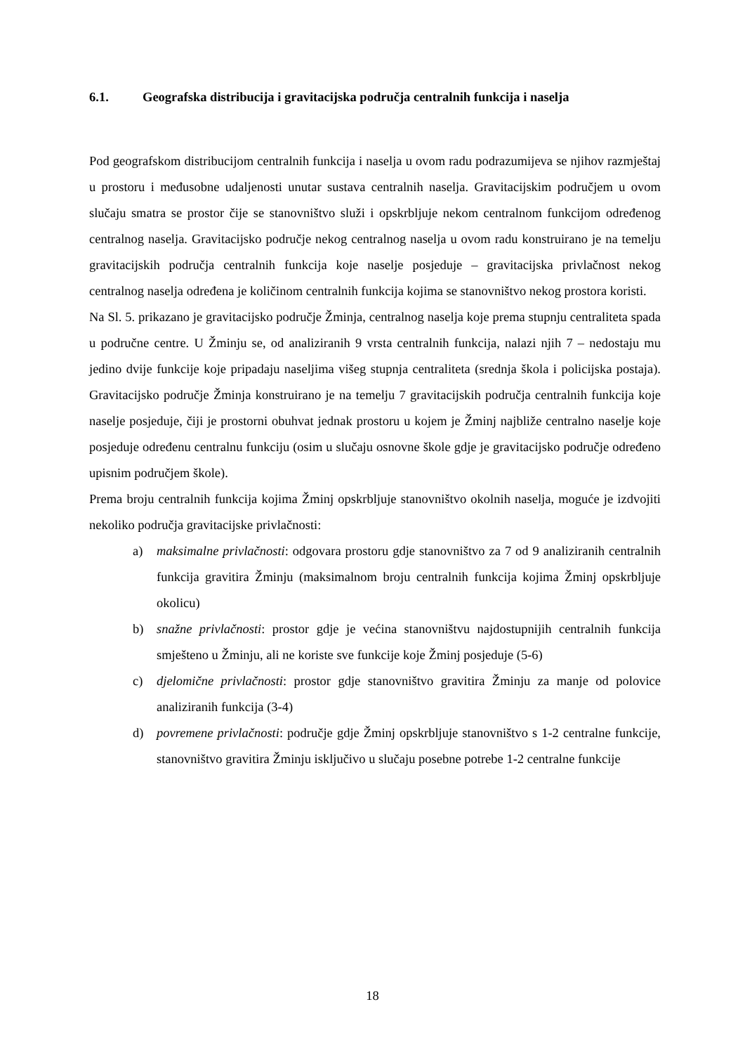6.1. Geografska distribucija i gravitacijska područja centralnih funkcija i naselja
Pod geografskom distribucijom centralnih funkcija i naselja u ovom radu podrazumijeva se njihov razmještaj u prostoru i međusobne udaljenosti unutar sustava centralnih naselja. Gravitacijskim područjem u ovom slučaju smatra se prostor čije se stanovništvo služi i opskrbljuje nekom centralnom funkcijom određenog centralnog naselja. Gravitacijsko područje nekog centralnog naselja u ovom radu konstruirano je na temelju gravitacijskih područja centralnih funkcija koje naselje posjeduje – gravitacijska privlačnost nekog centralnog naselja određena je količinom centralnih funkcija kojima se stanovništvo nekog prostora koristi.
Na Sl. 5. prikazano je gravitacijsko područje Žminja, centralnog naselja koje prema stupnju centraliteta spada u područne centre. U Žminju se, od analiziranih 9 vrsta centralnih funkcija, nalazi njih 7 – nedostaju mu jedino dvije funkcije koje pripadaju naseljima višeg stupnja centraliteta (srednja škola i policijska postaja). Gravitacijsko područje Žminja konstruirano je na temelju 7 gravitacijskih područja centralnih funkcija koje naselje posjeduje, čiji je prostorni obuhvat jednak prostoru u kojem je Žminj najbliže centralno naselje koje posjeduje određenu centralnu funkciju (osim u slučaju osnovne škole gdje je gravitacijsko područje određeno upisnim područjem škole).
Prema broju centralnih funkcija kojima Žminj opskrbljuje stanovništvo okolnih naselja, moguće je izdvojiti nekoliko područja gravitacijske privlačnosti:
a) maksimalne privlačnosti: odgovara prostoru gdje stanovništvo za 7 od 9 analiziranih centralnih funkcija gravitira Žminju (maksimalnom broju centralnih funkcija kojima Žminj opskrbljuje okolicu)
b) snažne privlačnosti: prostor gdje je većina stanovništvu najdostupnijih centralnih funkcija smješteno u Žminju, ali ne koriste sve funkcije koje Žminj posjeduje (5-6)
c) djelomične privlačnosti: prostor gdje stanovništvo gravitira Žminju za manje od polovice analiziranih funkcija (3-4)
d) povremene privlačnosti: područje gdje Žminj opskrbljuje stanovništvo s 1-2 centralne funkcije, stanovništvo gravitira Žminju isključivo u slučaju posebne potrebe 1-2 centralne funkcije
18